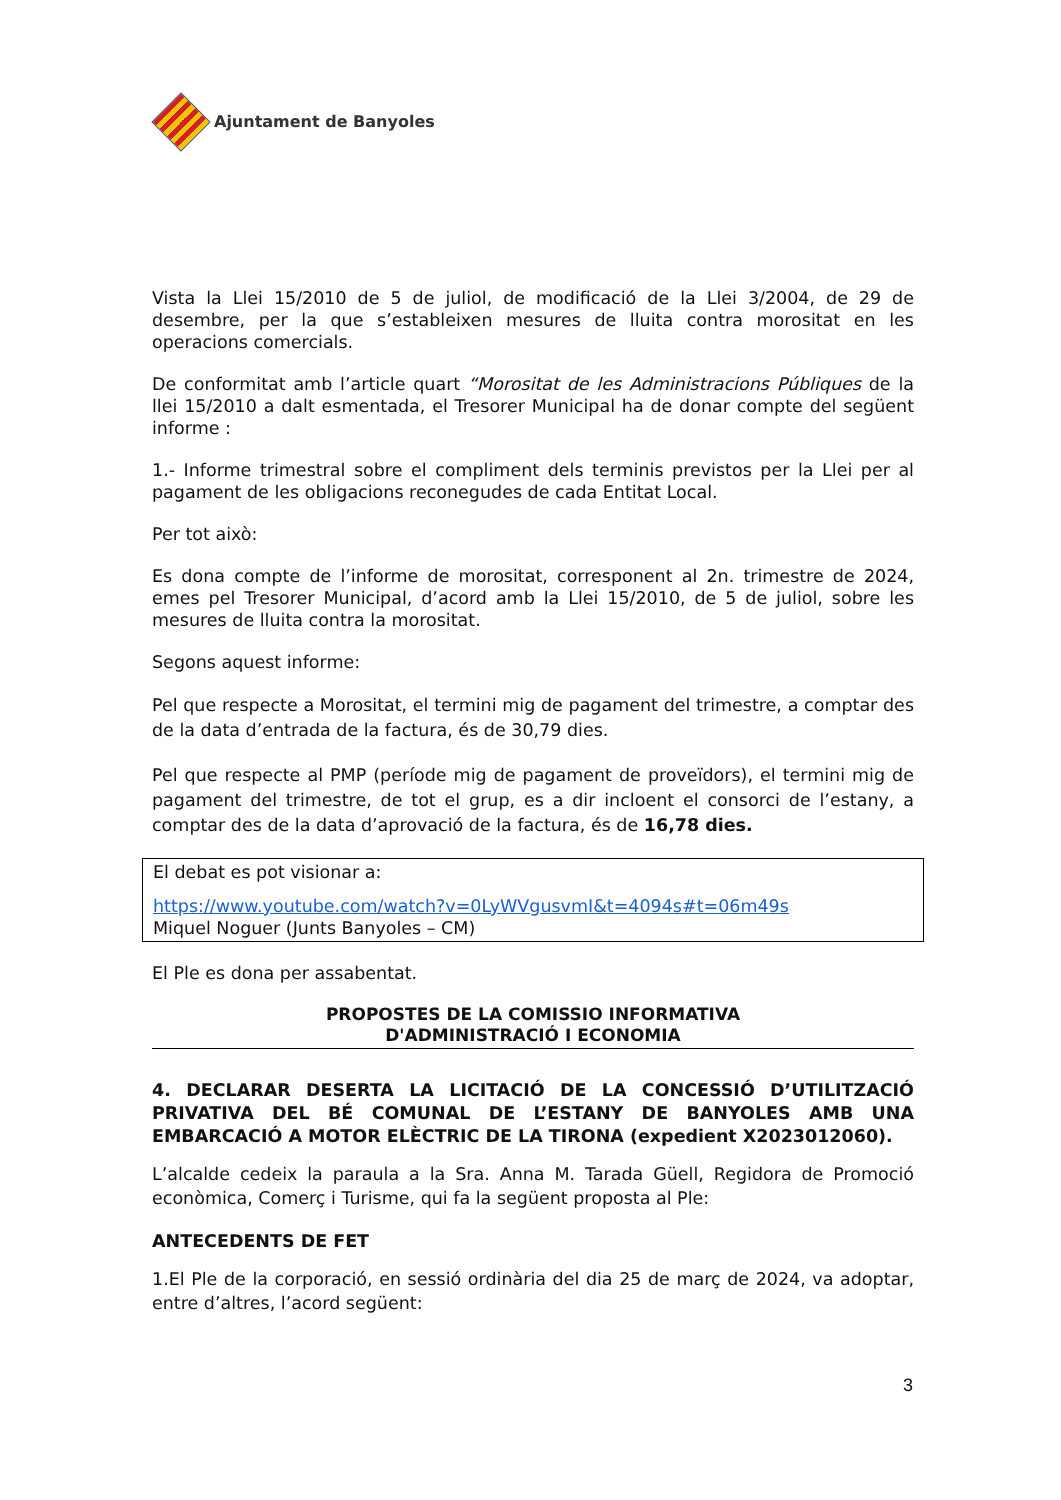Ajuntament de Banyoles
Vista la Llei 15/2010 de 5 de juliol, de modificació de la Llei 3/2004, de 29 de desembre, per la que s’estableixen mesures de lluita contra morositat en les operacions comercials.
De conformitat amb l’article quart “Morositat de les Administracions Públiques de la llei 15/2010 a dalt esmentada, el Tresorer Municipal ha de donar compte del següent informe :
1.- Informe trimestral sobre el compliment dels terminis previstos per la Llei per al pagament de les obligacions reconegudes de cada Entitat Local.
Per tot això:
Es dona compte de l’informe de morositat, corresponent al 2n. trimestre de 2024, emes pel Tresorer Municipal, d’acord amb la Llei 15/2010, de 5 de juliol, sobre les mesures de lluita contra la morositat.
Segons aquest informe:
Pel que respecte a Morositat, el termini mig de pagament del trimestre, a comptar des de la data d’entrada de la factura, és de 30,79 dies.
Pel que respecte al PMP (període mig de pagament de proveïdors), el termini mig de pagament del trimestre, de tot el grup, es a dir incloent el consorci de l’estany, a comptar des de la data d’aprovació de la factura, és de 16,78 dies.
El debat es pot visionar a:
https://www.youtube.com/watch?v=0LyWVgusvmI&t=4094s#t=06m49s
Miquel Noguer (Junts Banyoles – CM)
El Ple es dona per assabentat.
PROPOSTES DE LA COMISSIO INFORMATIVA
D'ADMINISTRACIÓ I ECONOMIA
4. DECLARAR DESERTA LA LICITACIÓ DE LA CONCESSIÓ D’UTILITZACIÓ PRIVATIVA DEL BÉ COMUNAL DE L’ESTANY DE BANYOLES AMB UNA EMBARCACIÓ A MOTOR ELÈCTRIC DE LA TIRONA (expedient X2023012060).
L’alcalde cedeix la paraula a la Sra. Anna M. Tarada Güell, Regidora de Promoció econòmica, Comerç i Turisme, qui fa la següent proposta al Ple:
ANTECEDENTS DE FET
1.El Ple de la corporació, en sessió ordinària del dia 25 de març de 2024, va adoptar, entre d’altres, l’acord següent:
3